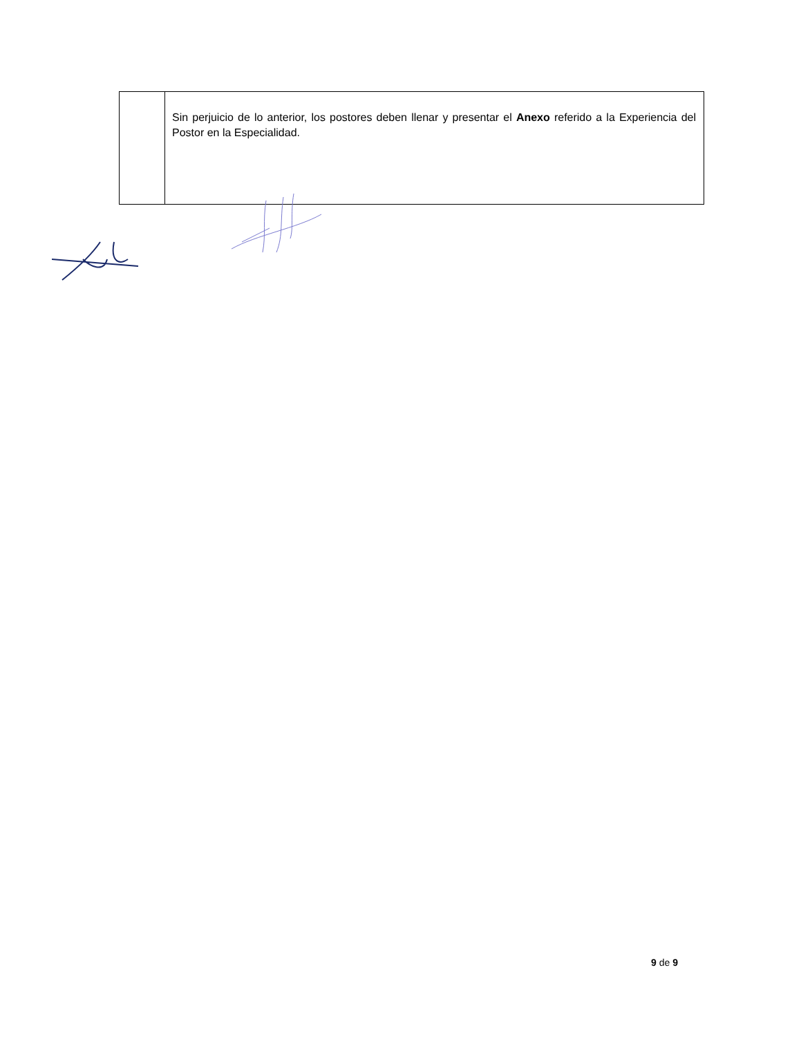| | Sin perjuicio de lo anterior, los postores deben llenar y presentar el Anexo referido a la Experiencia del Postor en la Especialidad. |
9 de 9